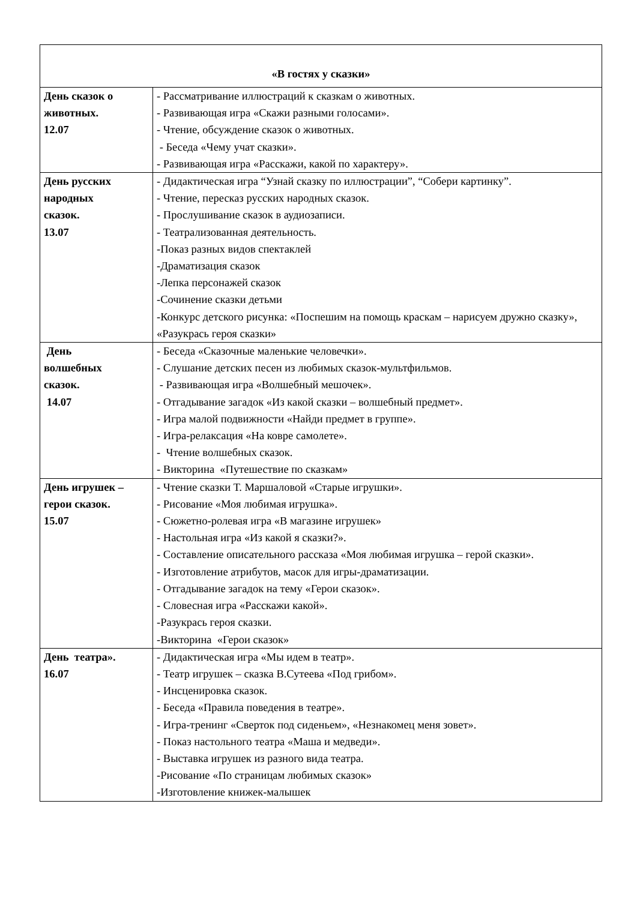| «В гостях у сказки» | |
| --- | --- |
| День сказок о животных. 12.07 | - Рассматривание иллюстраций к сказкам о животных. - Развивающая игра «Скажи разными голосами». - Чтение, обсуждение сказок о животных. - Беседа «Чему учат сказки». - Развивающая игра «Расскажи, какой по характеру». |
| День русских народных сказок. 13.07 | - Дидактическая игра “Узнай сказку по иллюстрации”, “Собери картинку”. - Чтение, пересказ русских народных сказок. - Прослушивание сказок в аудиозаписи. - Театрализованная деятельность. -Показ разных видов спектаклей -Драматизация сказок -Лепка персонажей сказок -Сочинение сказки детьми -Конкурс детского рисунка: «Поспешим на помощь краскам – нарисуем дружно сказку», «Разукрась героя сказки» |
| День волшебных сказок. 14.07 | - Беседа «Сказочные маленькие человечки». - Слушание детских песен из любимых сказок-мультфильмов. - Развивающая игра «Волшебный мешочек». - Отгадывание загадок «Из какой сказки – волшебный предмет». - Игра малой подвижности «Найди предмет в группе». - Игра-релаксация «На ковре самолете». - Чтение волшебных сказок. - Викторина «Путешествие по сказкам» |
| День игрушек – герои сказок. 15.07 | - Чтение сказки Т. Маршаловой «Старые игрушки». - Рисование «Моя любимая игрушка». - Сюжетно-ролевая игра «В магазине игрушек» - Настольная игра «Из какой я сказки?». - Составление описательного рассказа «Моя любимая игрушка – герой сказки». - Изготовление атрибутов, масок для игры-драматизации. - Отгадывание загадок на тему «Герои сказок». - Словесная игра «Расскажи какой». -Разукрась героя сказки. -Викторина «Герои сказок» |
| День театра». 16.07 | - Дидактическая игра «Мы идем в театр». - Театр игрушек – сказка В.Сутеева «Под грибом». - Инсценировка сказок. - Беседа «Правила поведения в театре». - Игра-тренинг «Сверток под сиденьем», «Незнакомец меня зовет». - Показ настольного театра «Маша и медведи». - Выставка игрушек из разного вида театра. -Рисование «По страницам любимых сказок» -Изготовление книжек-малышек |